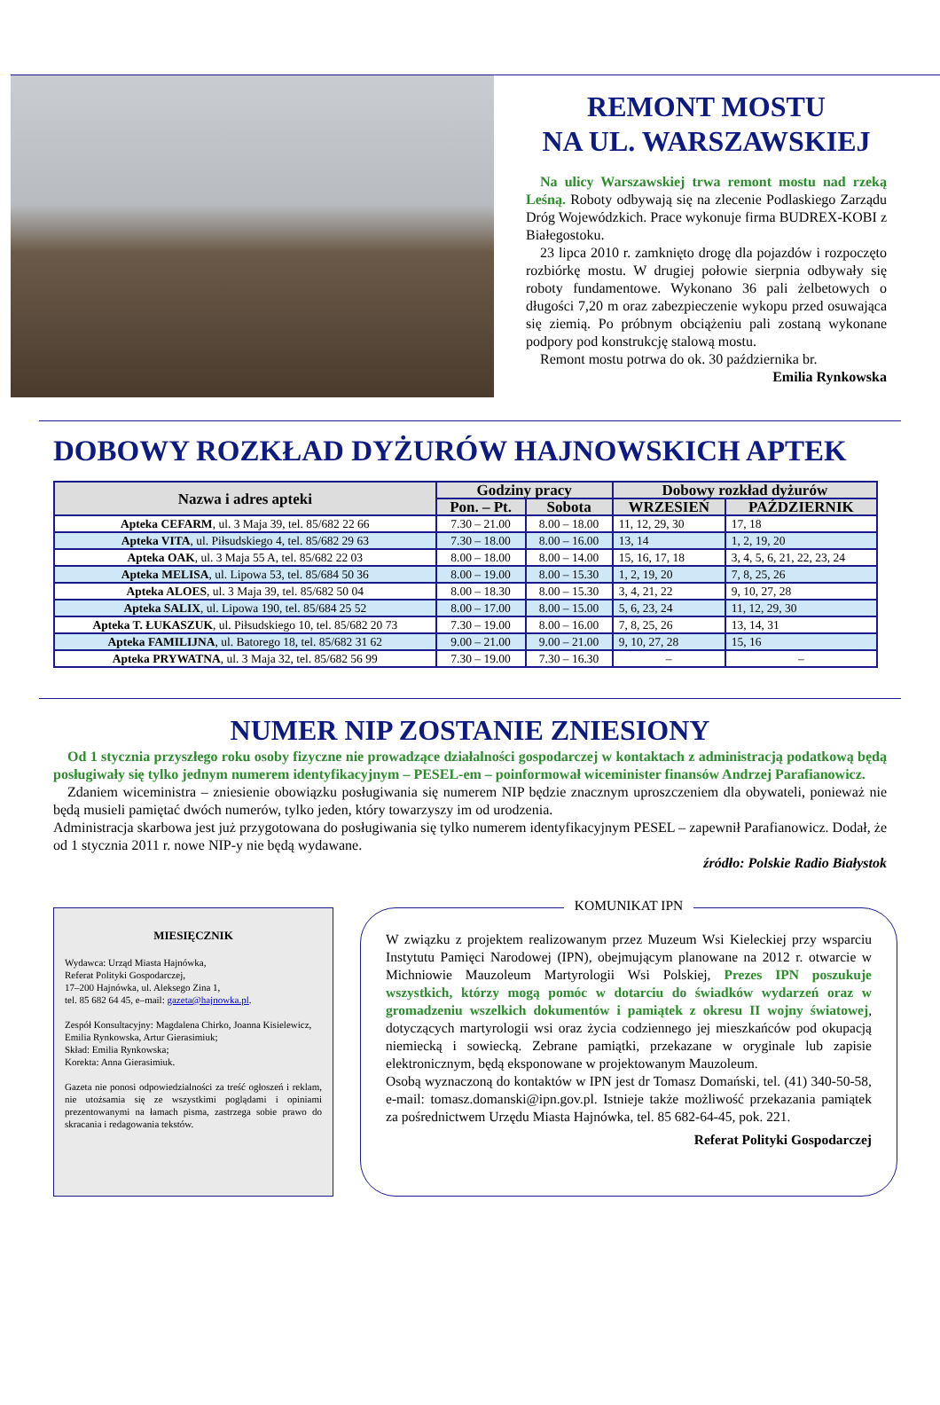REMONT MOSTU
NA UL. WARSZAWSKIEJ
Na ulicy Warszawskiej trwa remont mostu nad rzeką Leśną. Roboty odbywają się na zlecenie Podlaskiego Zarządu Dróg Wojewódzkich. Prace wykonuje firma BUDREX-KOBI z Białegostoku.
23 lipca 2010 r. zamknięto drogę dla pojazdów i rozpoczęto rozbiórkę mostu. W drugiej połowie sierpnia odbywały się roboty fundamentowe. Wykonano 36 pali żelbetowych o długości 7,20 m oraz zabezpieczenie wykopu przed osuwająca się ziemią. Po próbnym obciążeniu pali zostaną wykonane podpory pod konstrukcję stalową mostu.
Remont mostu potrwa do ok. 30 października br.
Emilia Rynkowska
DOBOWY ROZKŁAD DYŻURÓW HAJNOWSKICH APTEK
| Nazwa i adres apteki | Godziny pracy | | Dobowy rozkład dyżurów | |
| --- | --- | --- | --- | --- |
| | Pon. – Pt. | Sobota | WRZESIEŃ | PAŹDZIERNIK |
| Apteka CEFARM , ul. 3 Maja 39, tel. 85/682 22 66 | 7.30 – 21.00 | 8.00 – 18.00 | 11, 12, 29, 30 | 17, 18 |
| Apteka VITA , ul. Piłsudskiego 4, tel. 85/682 29 63 | 7.30 – 18.00 | 8.00 – 16.00 | 13, 14 | 1, 2, 19, 20 |
| Apteka OAK , ul. 3 Maja 55 A, tel. 85/682 22 03 | 8.00 – 18.00 | 8.00 – 14.00 | 15, 16, 17, 18 | 3, 4, 5, 6, 21, 22, 23, 24 |
| Apteka MELISA , ul. Lipowa 53, tel. 85/684 50 36 | 8.00 – 19.00 | 8.00 – 15.30 | 1, 2, 19, 20 | 7, 8, 25, 26 |
| Apteka ALOES , ul. 3 Maja 39, tel. 85/682 50 04 | 8.00 – 18.30 | 8.00 – 15.30 | 3, 4, 21, 22 | 9, 10, 27, 28 |
| Apteka SALIX , ul. Lipowa 190, tel. 85/684 25 52 | 8.00 – 17.00 | 8.00 – 15.00 | 5, 6, 23, 24 | 11, 12, 29, 30 |
| Apteka T. ŁUKASZUK , ul. Piłsudskiego 10, tel. 85/682 20 73 | 7.30 – 19.00 | 8.00 – 16.00 | 7, 8, 25, 26 | 13, 14, 31 |
| Apteka FAMILIJNA , ul. Batorego 18, tel. 85/682 31 62 | 9.00 – 21.00 | 9.00 – 21.00 | 9, 10, 27, 28 | 15, 16 |
| Apteka PRYWATNA , ul. 3 Maja 32, tel. 85/682 56 99 | 7.30 – 19.00 | 7.30 – 16.30 | – | – |
NUMER NIP ZOSTANIE ZNIESIONY
Od 1 stycznia przyszłego roku osoby fizyczne nie prowadzące działalności gospodarczej w kontaktach z administracją podatkową będą posługiwały się tylko jednym numerem identyfikacyjnym – PESEL-em – poinformował wiceminister finansów Andrzej Parafianowicz.
Zdaniem wiceministra – zniesienie obowiązku posługiwania się numerem NIP będzie znacznym uproszczeniem dla obywateli, ponieważ nie będą musieli pamiętać dwóch numerów, tylko jeden, który towarzyszy im od urodzenia.
Administracja skarbowa jest już przygotowana do posługiwania się tylko numerem identyfikacyjnym PESEL – zapewnił Parafianowicz. Dodał, że od 1 stycznia 2011 r. nowe NIP-y nie będą wydawane.
źródło: Polskie Radio Białystok
MIESIĘCZNIK
Wydawca: Urząd Miasta Hajnówka,
Referat Polityki Gospodarczej,
17–200 Hajnówka, ul. Aleksego Zina 1,
tel. 85 682 64 45, e–mail: gazeta@hajnowka.pl.
Zespół Konsultacyjny: Magdalena Chirko, Joanna Kisielewicz, Emilia Rynkowska, Artur Gierasimiuk;
Skład: Emilia Rynkowska;
Korekta: Anna Gierasimiuk.
Gazeta nie ponosi odpowiedzialności za treść ogłoszeń i reklam, nie utożsamia się ze wszystkimi poglądami i opiniami prezentowanymi na łamach pisma, zastrzega sobie prawo do skracania i redagowania tekstów.
KOMUNIKAT IPN
W związku z projektem realizowanym przez Muzeum Wsi Kieleckiej przy wsparciu Instytutu Pamięci Narodowej (IPN), obejmującym planowane na 2012 r. otwarcie w Michniowie Mauzoleum Martyrologii Wsi Polskiej, Prezes IPN poszukuje wszystkich, którzy mogą pomóc w dotarciu do świadków wydarzeń oraz w gromadzeniu wszelkich dokumentów i pamiątek z okresu II wojny światowej, dotyczących martyrologii wsi oraz życia codziennego jej mieszkańców pod okupacją niemiecką i sowiecką. Zebrane pamiątki, przekazane w oryginale lub zapisie elektronicznym, będą eksponowane w projektowanym Mauzoleum.
Osobą wyznaczoną do kontaktów w IPN jest dr Tomasz Domański, tel. (41) 340-50-58, e-mail: tomasz.domanski@ipn.gov.pl. Istnieje także możliwość przekazania pamiątek za pośrednictwem Urzędu Miasta Hajnówka, tel. 85 682-64-45, pok. 221.
Referat Polityki Gospodarczej